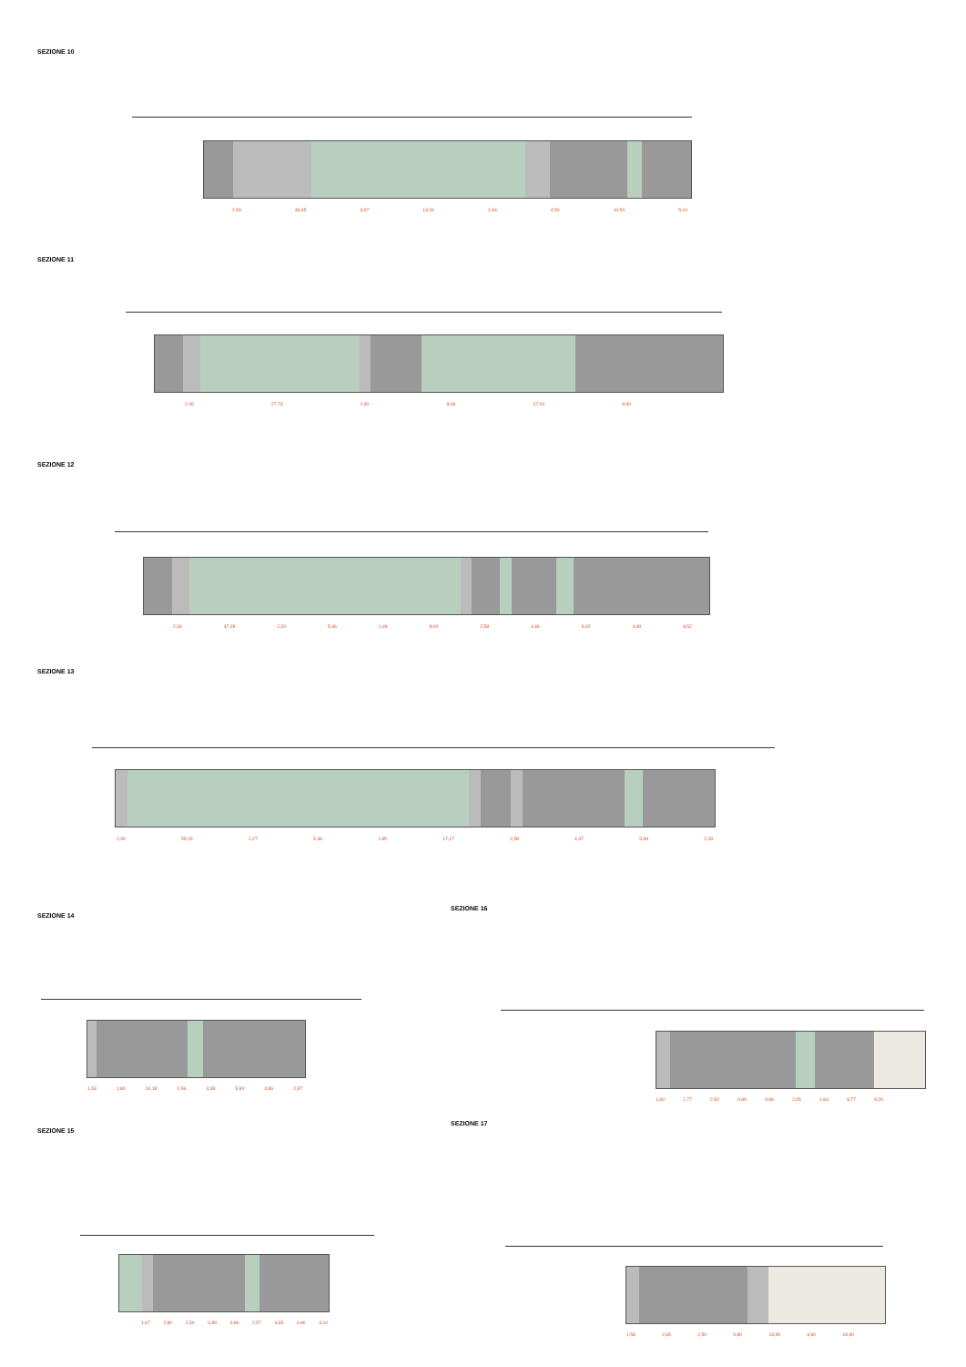SEZIONE 10
2,59 36,65 3,97 13,26 2,46 4,50 10,54 5,10
SEZIONE 11
2,45 27,73 2,30 9,06 27,04 8,90
SEZIONE 12
2,34 47,28 2,20 5,46 1,49 8,00 2,58 4,46 6,02 4,49 8,52
SEZIONE 13
2,30 59,20 2,27 5,48 1,85 17,17 2,58 4,47 5,98 2,43
SEZIONE 14
1,53 1,80 14,18 2,56 4,39 5,94 4,56 2,87
SEZIONE 15
1,67 2,80 2,50 0,89 9,96 2,57 4,35 4,80 3,10
SEZIONE 16
1,60 2,77 2,50 0,89 9,96 2,05 1,84 8,77 9,20
SEZIONE 17
1,58 2,65 2,50 0,80 13,95 3,60 19,90